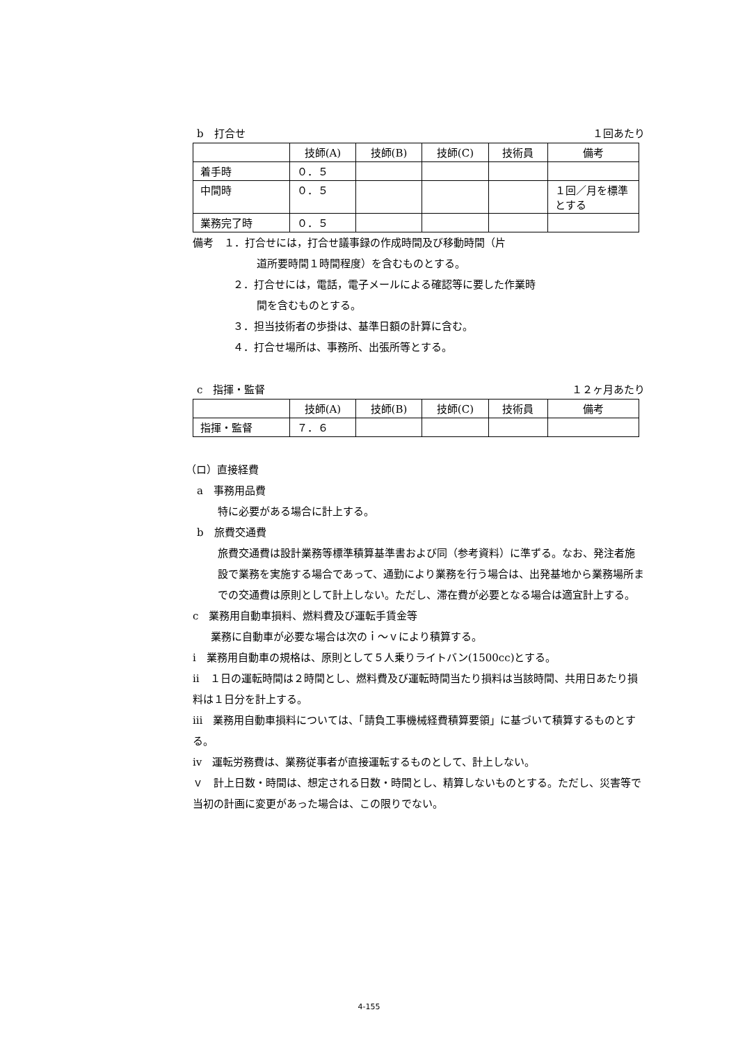b　打合せ １回あたり
| | 技師(A) | 技師(B) | 技師(C) | 技術員 | 備考 |
| --- | --- | --- | --- | --- | --- |
| 着手時 | ０．５ | | | | |
| 中間時 | ０．５ | | | | １回／月を標準とする |
| 業務完了時 | ０．５ | | | | |
備考　１．打合せには，打合せ議事録の作成時間及び移動時間（片
道所要時間１時間程度）を含むものとする。
２．打合せには，電話，電子メールによる確認等に要した作業時
間を含むものとする。
３．担当技術者の歩掛は、基準日額の計算に含む。
４．打合せ場所は、事務所、出張所等とする。
c　指揮・監督 １２ヶ月あたり
| | 技師(A) | 技師(B) | 技師(C) | 技術員 | 備考 |
| --- | --- | --- | --- | --- | --- |
| 指揮・監督 | ７．６ | | | | |
（ロ）直接経費
a　事務用品費
特に必要がある場合に計上する。
b　旅費交通費
旅費交通費は設計業務等標準積算基準書および同（参考資料）に準ずる。なお、発注者施設で業務を実施する場合であって、通勤により業務を行う場合は、出発基地から業務場所までの交通費は原則として計上しない。ただし、滞在費が必要となる場合は適宜計上する。
c　業務用自動車損料、燃料費及び運転手賃金等
業務に自動車が必要な場合は次のｉ～ｖにより積算する。
ⅰ　業務用自動車の規格は、原則として５人乗りライトバン(1500cc)とする。
ⅱ　１日の運転時間は２時間とし、燃料費及び運転時間当たり損料は当該時間、共用日あたり損料は１日分を計上する。
ⅲ　業務用自動車損料については、「請負工事機械経費積算要領」に基づいて積算するものとする。
ⅳ　運転労務費は、業務従事者が直接運転するものとして、計上しない。
ｖ　計上日数・時間は、想定される日数・時間とし、精算しないものとする。ただし、災害等で当初の計画に変更があった場合は、この限りでない。
4-155